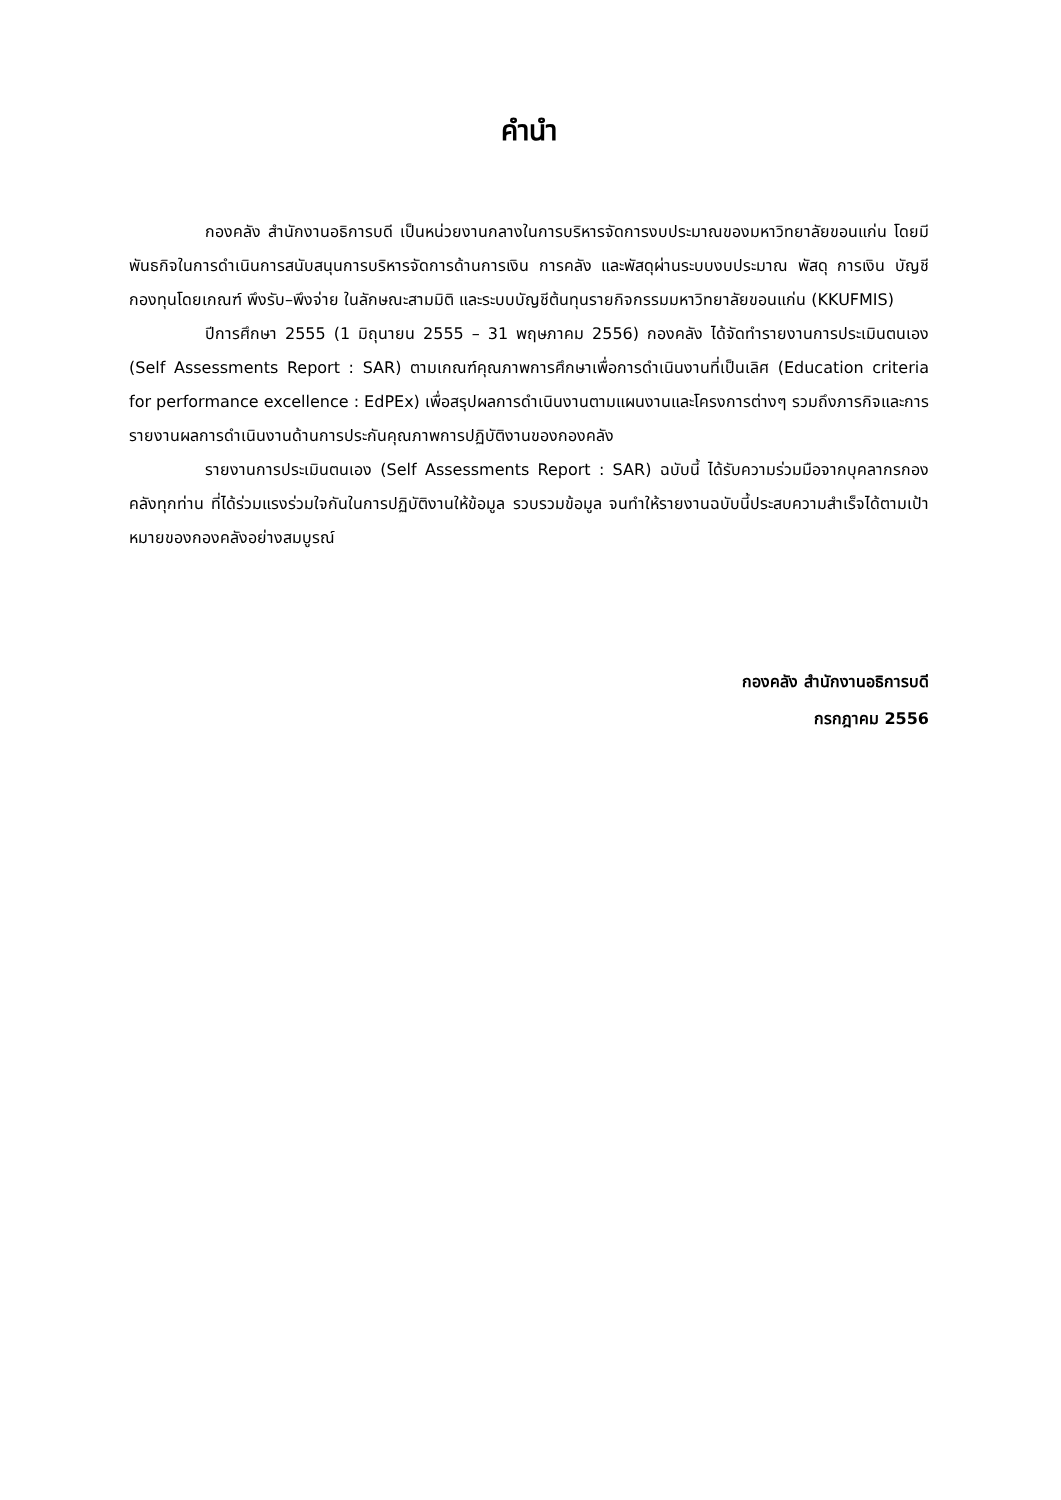คำนำ
กองคลัง สำนักงานอธิการบดี เป็นหน่วยงานกลางในการบริหารจัดการงบประมาณของมหาวิทยาลัยขอนแก่น โดยมีพันธกิจในการดำเนินการสนับสนุนการบริหารจัดการด้านการเงิน การคลัง และพัสดุผ่านระบบงบประมาณ พัสดุ การเงิน บัญชีกองทุนโดยเกณฑ์ พึงรับ–พึงจ่าย ในลักษณะสามมิติ และระบบบัญชีต้นทุนรายกิจกรรมมหาวิทยาลัยขอนแก่น (KKUFMIS)
ปีการศึกษา 2555 (1 มิถุนายน 2555 – 31 พฤษภาคม 2556) กองคลัง ได้จัดทำรายงานการประเมินตนเอง (Self Assessments Report : SAR) ตามเกณฑ์คุณภาพการศึกษาเพื่อการดำเนินงานที่เป็นเลิศ (Education criteria for performance excellence : EdPEx) เพื่อสรุปผลการดำเนินงานตามแผนงานและโครงการต่างๆ รวมถึงภารกิจและการรายงานผลการดำเนินงานด้านการประกันคุณภาพการปฏิบัติงานของกองคลัง
รายงานการประเมินตนเอง (Self Assessments Report : SAR) ฉบับนี้ ได้รับความร่วมมือจากบุคลากรกองคลังทุกท่าน ที่ได้ร่วมแรงร่วมใจกันในการปฏิบัติงานให้ข้อมูล รวบรวมข้อมูล จนทำให้รายงานฉบับนี้ประสบความสำเร็จได้ตามเป้าหมายของกองคลังอย่างสมบูรณ์
กองคลัง สำนักงานอธิการบดี
กรกฎาคม 2556